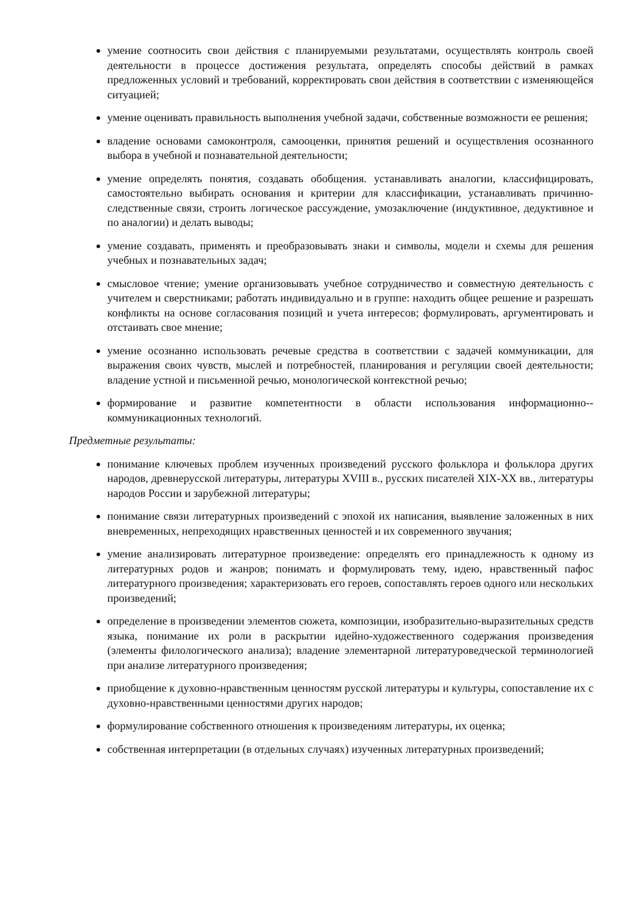умение соотносить свои действия с планируемыми результатами, осуществлять контроль своей деятельности в процессе достижения результата, определять способы действий в рамках предложенных условий и требований, корректировать свои действия в соответствии с изменяющейся ситуацией;
умение оценивать правильность выполнения учебной задачи, собственные возможности ее решения;
владение основами самоконтроля, самооценки, принятия решений и осуществления осознанного выбора в учебной и познавательной деятельности;
умение определять понятия, создавать обобщения. устанавливать аналогии, классифицировать, самостоятельно выбирать основания и критерии для классификации, устанавливать причинно-следственные связи, строить логическое рассуждение, умозаключение (индуктивное, дедуктивное и по аналогии) и делать выводы;
умение создавать, применять и преобразовывать знаки и символы, модели и схемы для решения учебных и познавательных задач;
смысловое чтение; умение организовывать учебное сотрудничество и совместную деятельность с учителем и сверстниками; работать индивидуально и в группе: находить общее решение и разрешать конфликты на основе согласования позиций и учета интересов; формулировать, аргументировать и отстаивать свое мнение;
умение осознанно использовать речевые средства в соответствии с задачей коммуникации, для выражения своих чувств, мыслей и потребностей, планирования и регуляции своей деятельности; владение устной и письменной речью, монологической контекстной речью;
формирование и развитие компетентности в области использования информационно-­коммуникационных технологий.
Предметные результаты:
понимание ключевых проблем изученных произведений русского фольклора и фольклора других народов, древнерусской литературы, литературы XVIII в., русских писателей XIX-XX вв., литературы народов России и зарубежной литературы;
понимание связи литературных произведений с эпохой их написания, выявление заложенных в них вневременных, непреходящих нравственных ценностей и их современного звучания;
умение анализировать литературное произведение: определять его принадлежность к одному из литературных родов и жанров; понимать и формулировать тему, идею, нравственный пафос литературного произведения; характеризовать его героев, сопоставлять героев одного или нескольких произведений;
определение в произведении элементов сюжета, композиции, изобразительно-выразительных средств языка, понимание их роли в раскрытии идейно-художественного содержания произведения (элементы филологического анализа); владение элементарной литературоведческой терминологией при анализе литературного произведения;
приобщение к духовно-нравственным ценностям русской литературы и культуры, сопоставление их с духовно-нравственными ценностями других народов;
формулирование собственного отношения к произведениям литературы, их оценка;
собственная интерпретации (в отдельных случаях) изученных литературных произведений;